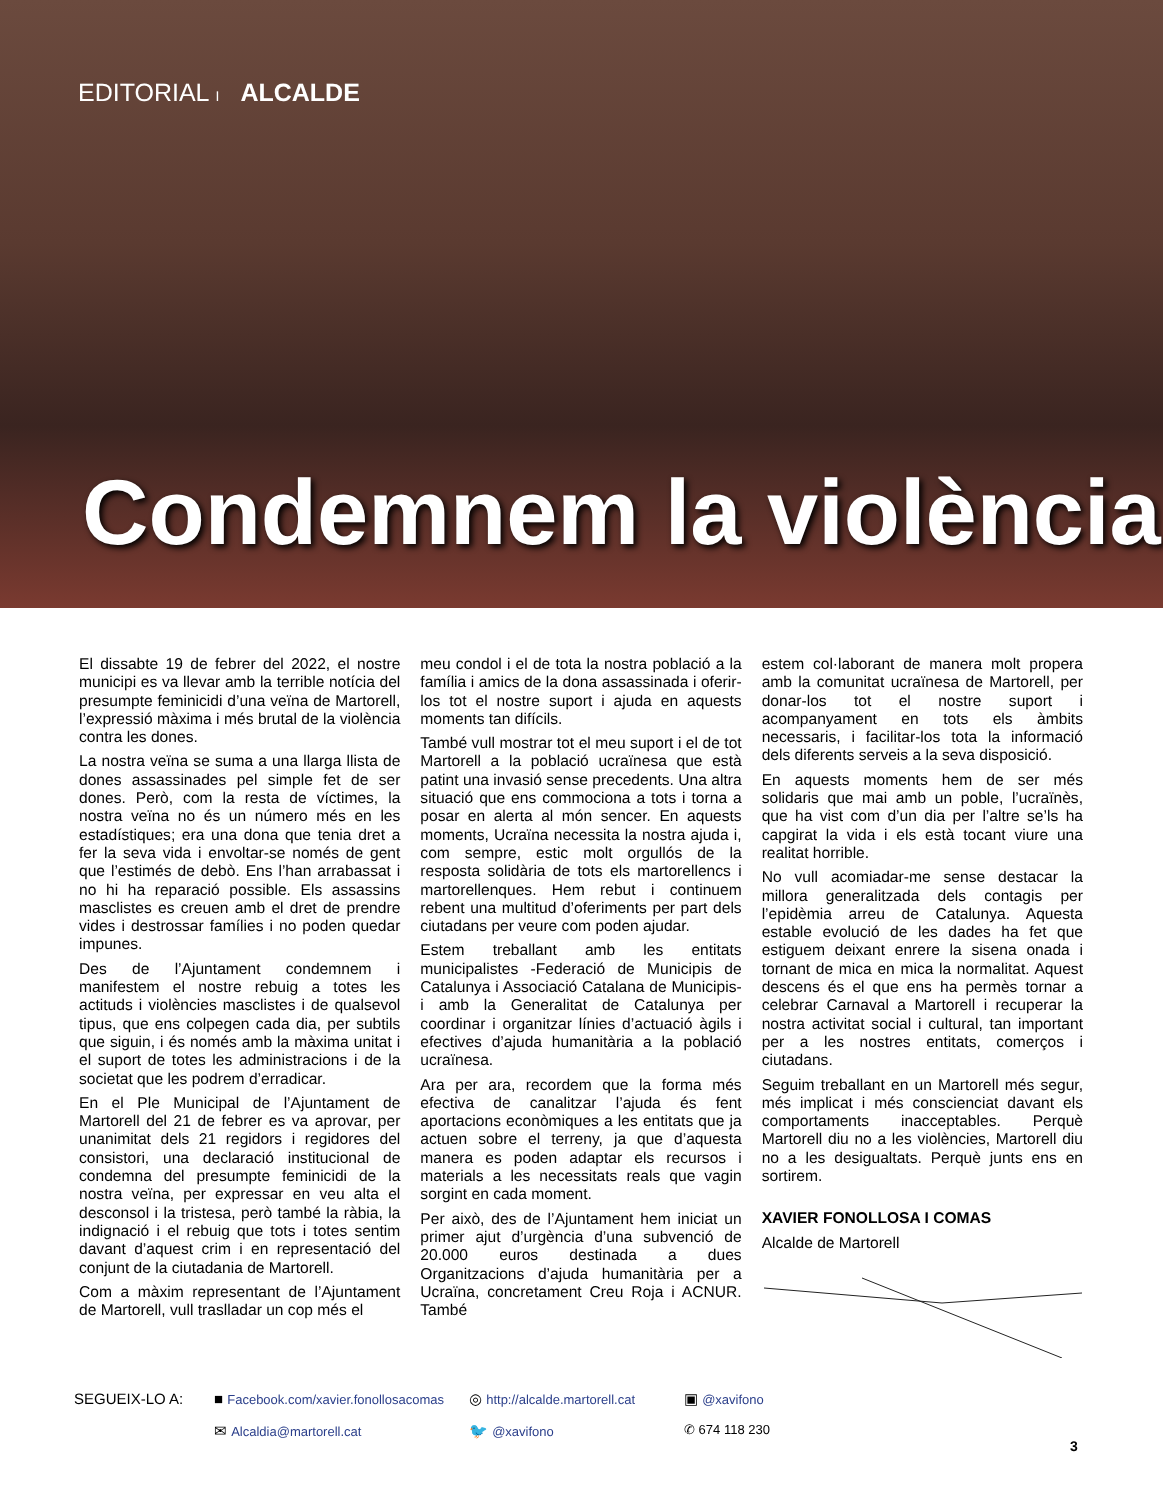EDITORIAL I ALCALDE
Condemnem la violència
El dissabte 19 de febrer del 2022, el nostre municipi es va llevar amb la terrible notícia del presumpte feminicidi d’una veïna de Martorell, l’expressió màxima i més brutal de la violència contra les dones.
La nostra veïna se suma a una llarga llista de dones assassinades pel simple fet de ser dones. Però, com la resta de víctimes, la nostra veïna no és un número més en les estadístiques; era una dona que tenia dret a fer la seva vida i envoltar-se només de gent que l’estimés de debò. Ens l’han arrabassat i no hi ha reparació possible. Els assassins masclistes es creuen amb el dret de prendre vides i destrossar famílies i no poden quedar impunes.
Des de l’Ajuntament condemnem i manifestem el nostre rebuig a totes les actituds i violències masclistes i de qualsevol tipus, que ens colpegen cada dia, per subtils que siguin, i és només amb la màxima unitat i el suport de totes les administracions i de la societat que les podrem d’erradicar.
En el Ple Municipal de l’Ajuntament de Martorell del 21 de febrer es va aprovar, per unanimitat dels 21 regidors i regidores del consistori, una declaració institucional de condemna del presumpte feminicidi de la nostra veïna, per expressar en veu alta el desconsol i la tristesa, però també la ràbia, la indignació i el rebuig que tots i totes sentim davant d’aquest crim i en representació del conjunt de la ciutadania de Martorell.
Com a màxim representant de l’Ajuntament de Martorell, vull traslladar un cop més el
meu condol i el de tota la nostra població a la família i amics de la dona assassinada i oferir-los tot el nostre suport i ajuda en aquests moments tan difícils.
També vull mostrar tot el meu suport i el de tot Martorell a la població ucraïnesa que està patint una invasió sense precedents. Una altra situació que ens commociona a tots i torna a posar en alerta al món sencer. En aquests moments, Ucraïna necessita la nostra ajuda i, com sempre, estic molt orgullós de la resposta solidària de tots els martorellencs i martorellenques. Hem rebut i continuem rebent una multitud d’oferiments per part dels ciutadans per veure com poden ajudar.
Estem treballant amb les entitats municipalistes -Federació de Municipis de Catalunya i Associació Catalana de Municipis- i amb la Generalitat de Catalunya per coordinar i organitzar línies d’actuació àgils i efectives d’ajuda humanitària a la població ucraïnesa.
Ara per ara, recordem que la forma més efectiva de canalitzar l’ajuda és fent aportacions econòmiques a les entitats que ja actuen sobre el terreny, ja que d’aquesta manera es poden adaptar els recursos i materials a les necessitats reals que vagin sorgint en cada moment.
Per això, des de l’Ajuntament hem iniciat un primer ajut d’urgència d’una subvenció de 20.000 euros destinada a dues Organitzacions d’ajuda humanitària per a Ucraïna, concretament Creu Roja i ACNUR. També
estem col·laborant de manera molt propera amb la comunitat ucraïnesa de Martorell, per donar-los tot el nostre suport i acompanyament en tots els àmbits necessaris, i facilitar-los tota la informació dels diferents serveis a la seva disposició.
En aquests moments hem de ser més solidaris que mai amb un poble, l’ucraïnès, que ha vist com d’un dia per l’altre se’ls ha capgirat la vida i els està tocant viure una realitat horrible.
No vull acomiadar-me sense destacar la millora generalitzada dels contagis per l’epidèmia arreu de Catalunya. Aquesta estable evolució de les dades ha fet que estiguem deixant enrere la sisena onada i tornant de mica en mica la normalitat. Aquest descens és el que ens ha permès tornar a celebrar Carnaval a Martorell i recuperar la nostra activitat social i cultural, tan important per a les nostres entitats, comerços i ciutadans.
Seguim treballant en un Martorell més segur, més implicat i més conscienciat davant els comportaments inacceptables. Perquè Martorell diu no a les violències, Martorell diu no a les desigualtats. Perquè junts ens en sortirem.
XAVIER FONOLLOSA I COMAS
Alcalde de Martorell
SEGUEIX-LO A:
■ Facebook.com/xavier.fonollosacomas
◎ http://alcalde.martorell.cat
▣ @xavifono
✉ Alcaldia@martorell.cat
🐦 @xavifono
✆ 674 118 230
3